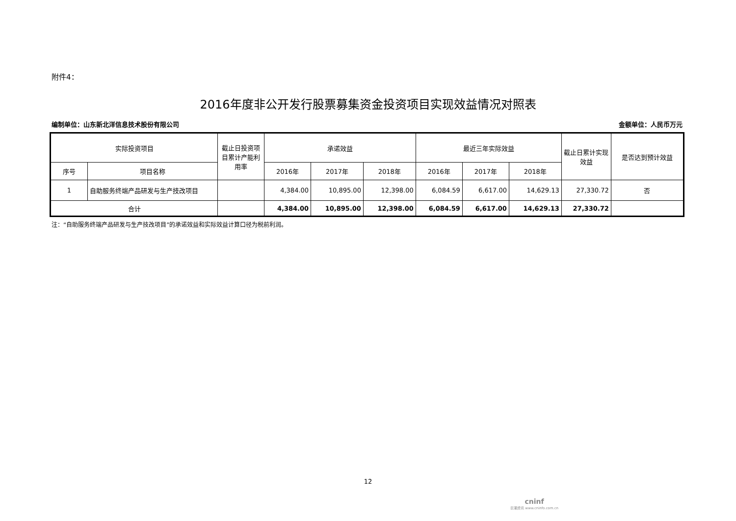附件4：
2016年度非公开发行股票募集资金投资项目实现效益情况对照表
编制单位：山东新北洋信息技术股份有限公司 金额单位：人民币万元
| 实际投资项目 | | 截止日投资项目累计产能利用率 | 承诺效益 | | | 最近三年实际效益 | | | 截止日累计实现效益 | 是否达到预计效益 |
| --- | --- | --- | --- | --- | --- | --- | --- | --- | --- | --- |
| 序号 | 项目名称 | | 2016年 | 2017年 | 2018年 | 2016年 | 2017年 | 2018年 | | |
| 1 | 自助服务终端产品研发与生产技改项目 | | 4,384.00 | 10,895.00 | 12,398.00 | 6,084.59 | 6,617.00 | 14,629.13 | 27,330.72 | 否 |
| 合计 | | | 4,384.00 | 10,895.00 | 12,398.00 | 6,084.59 | 6,617.00 | 14,629.13 | 27,330.72 | |
注：“自助服务终端产品研发与生产技改项目”的承诺效益和实际效益计算口径为税前利润。
12
cninf
巨潮资讯 www.cninfo.com.cn